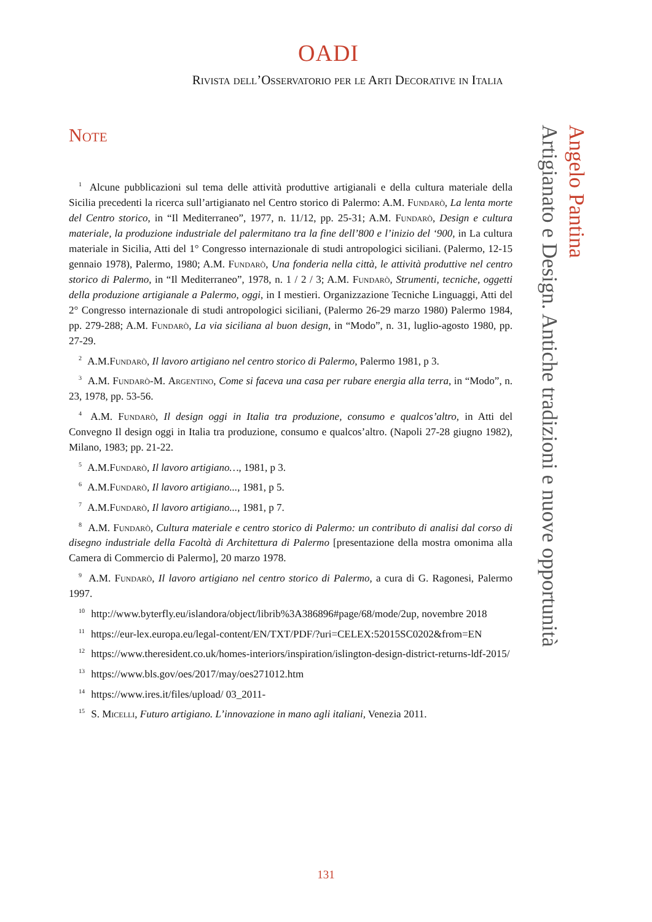OADI
Rivista dell’Osservatorio per le Arti Decorative in Italia
Note
<sup>1</sup> Alcune pubblicazioni sul tema delle attività produttive artigianali e della cultura materiale della Sicilia precedenti la ricerca sull’artigianato nel Centro storico di Palermo: A.M. Fundarò, La lenta morte del Centro storico, in “Il Mediterraneo”, 1977, n. 11/12, pp. 25-31; A.M. Fundarò, Design e cultura materiale, la produzione industriale del palermitano tra la fine dell’800 e l’inizio del ‘900, in La cultura materiale in Sicilia, Atti del 1° Congresso internazionale di studi antropologici siciliani. (Palermo, 12-15 gennaio 1978), Palermo, 1980; A.M. Fundarò, Una fonderia nella città, le attività produttive nel centro storico di Palermo, in “Il Mediterraneo”, 1978, n. 1 / 2 / 3; A.M. Fundarò, Strumenti, tecniche, oggetti della produzione artigianale a Palermo, oggi, in I mestieri. Organizzazione Tecniche Linguaggi, Atti del 2° Congresso internazionale di studi antropologici siciliani, (Palermo 26-29 marzo 1980) Palermo 1984, pp. 279-288; A.M. Fundarò, La via siciliana al buon design, in “Modo”, n. 31, luglio-agosto 1980, pp. 27-29.
<sup>2</sup> A.M.Fundarò, Il lavoro artigiano nel centro storico di Palermo, Palermo 1981, p 3.
<sup>3</sup> A.M. Fundarò-M. Argentino, Come si faceva una casa per rubare energia alla terra, in “Modo”, n. 23, 1978, pp. 53-56.
<sup>4</sup> A.M. Fundarò, Il design oggi in Italia tra produzione, consumo e qualcos’altro, in Atti del Convegno Il design oggi in Italia tra produzione, consumo e qualcos’altro. (Napoli 27-28 giugno 1982), Milano, 1983; pp. 21-22.
<sup>5</sup> A.M.Fundarò, Il lavoro artigiano…, 1981, p 3.
<sup>6</sup> A.M.Fundarò, Il lavoro artigiano..., 1981, p 5.
<sup>7</sup> A.M.Fundarò, Il lavoro artigiano..., 1981, p 7.
<sup>8</sup> A.M. Fundarò, Cultura materiale e centro storico di Palermo: un contributo di analisi dal corso di disegno industriale della Facoltà di Architettura di Palermo [presentazione della mostra omonima alla Camera di Commercio di Palermo], 20 marzo 1978.
<sup>9</sup> A.M. Fundarò, Il lavoro artigiano nel centro storico di Palermo, a cura di G. Ragonesi, Palermo 1997.
<sup>10</sup> http://www.byterfly.eu/islandora/object/librib%3A386896#page/68/mode/2up, novembre 2018
<sup>11</sup> https://eur-lex.europa.eu/legal-content/EN/TXT/PDF/?uri=CELEX:52015SC0202&from=EN
<sup>12</sup> https://www.theresident.co.uk/homes-interiors/inspiration/islington-design-district-returns-ldf-2015/
<sup>13</sup> https://www.bls.gov/oes/2017/may/oes271012.htm
<sup>14</sup> https://www.ires.it/files/upload/ 03_2011-
<sup>15</sup> S. Micelli, Futuro artigiano. L’innovazione in mano agli italiani, Venezia 2011.
Angelo Pantina
Artigianato e Design. Antiche tradizioni e nuove opportunità
131